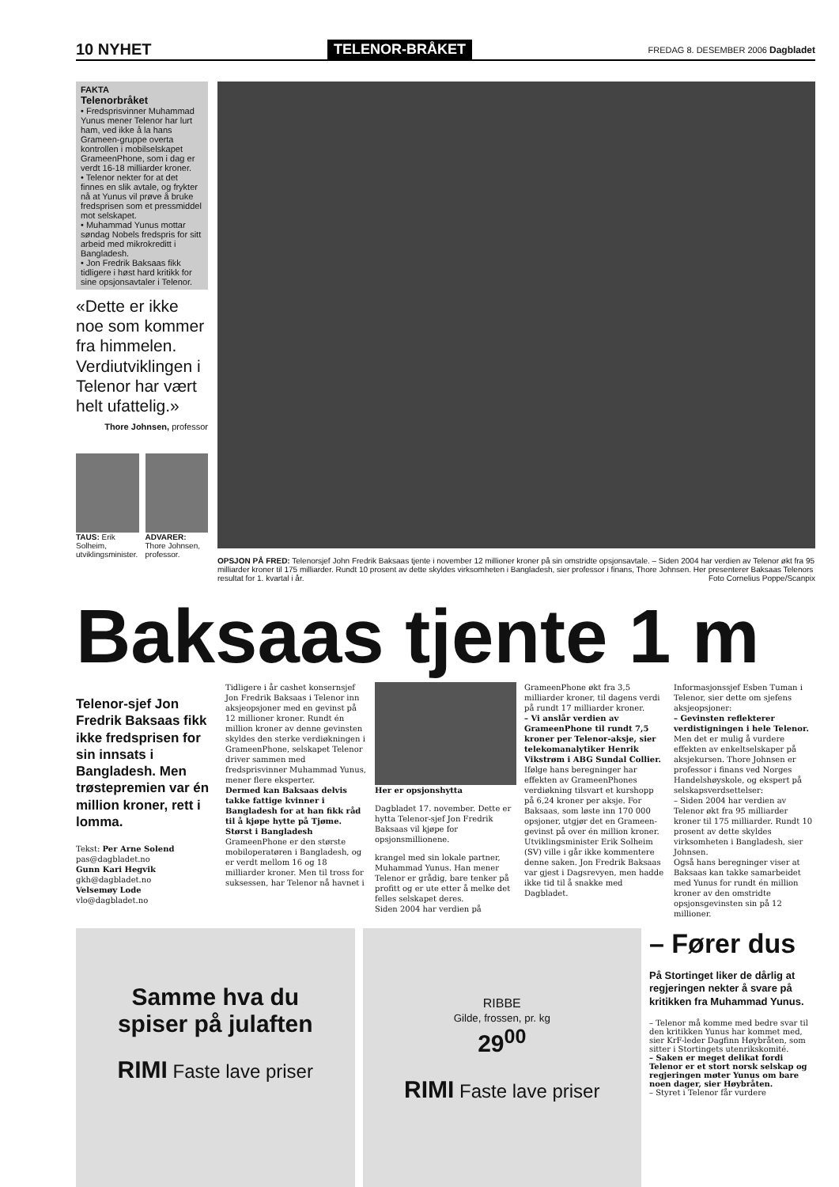10 NYHET TELENOR-BRÅKET FREDAG 8. DESEMBER 2006 Dagbladet
FAKTA
Telenorbråket
• Fredsprisvinner Muhammad Yunus mener Telenor har lurt ham, ved ikke å la hans Grameen-gruppe overta kontrollen i mobilselskapet GrameenPhone, som i dag er verdt 16-18 milliarder kroner.
• Telenor nekter for at det finnes en slik avtale, og frykter nå at Yunus vil prøve å bruke fredsprisen som et pressmiddel mot selskapet.
• Muhammad Yunus mottar søndag Nobels fredspris for sitt arbeid med mikrokreditt i Bangladesh.
• Jon Fredrik Baksaas fikk tidligere i høst hard kritikk for sine opsjonsavtaler i Telenor.
«Dette er ikke noe som kommer fra himmelen. Verdiutviklingen i Telenor har vært helt ufattelig.»
Thore Johnsen, professor
TAUS: Erik Solheim, utviklingsminister.
ADVARER: Thore Johnsen, professor.
OPSJON PÅ FRED: Telenorsjef John Fredrik Baksaas tjente i november 12 millioner kroner på sin omstridte opsjonsavtale. – Siden 2004 har verdien av Telenor økt fra 95 milliarder kroner til 175 milliarder. Rundt 10 prosent av dette skyldes virksomheten i Bangladesh, sier professor i finans, Thore Johnsen. Her presenterer Baksaas Telenors resultat for 1. kvartal i år. Foto Cornelius Poppe/Scanpix
Baksaas tjente 1 m
Telenor-sjef Jon Fredrik Baksaas fikk ikke fredsprisen for sin innsats i Bangladesh. Men trøstepremien var én million kroner, rett i lomma.
Tekst: Per Arne Solend
pas@dagbladet.no
Gunn Kari Hegvik
gkh@dagbladet.no
Velsemøy Lode
vlo@dagbladet.no
Tidligere i år cashet konsernsjef Jon Fredrik Baksaas i Telenor inn aksjeopsjoner med en gevinst på 12 millioner kroner. Rundt én million kroner av denne gevinsten skyldes den sterke verdiøkningen i GrameenPhone, selskapet Telenor driver sammen med fredsprisvinner Muhammad Yunus, mener flere eksperter.
Dermed kan Baksaas delvis takke fattige kvinner i Bangladesh for at han fikk råd til å kjøpe hytte på Tjøme.
Størst i Bangladesh
GrameenPhone er den største mobiloperatøren i Bangladesh, og er verdt mellom 16 og 18 milliarder kroner. Men til tross for suksessen, har Telenor nå havnet i
Her er opsjonshytta
Dagbladet 17. november. Dette er hytta Telenor-sjef Jon Fredrik Baksaas vil kjøpe for opsjonsmillionene.
krangel med sin lokale partner, Muhammad Yunus. Han mener Telenor er grådig, bare tenker på profitt og er ute etter å melke det felles selskapet deres.
Siden 2004 har verdien på
GrameenPhone økt fra 3,5 milliarder kroner, til dagens verdi på rundt 17 milliarder kroner.
– Vi anslår verdien av GrameenPhone til rundt 7,5 kroner per Telenor-aksje, sier telekomanalytiker Henrik Vikstrøm i ABG Sundal Collier.
Ifølge hans beregninger har effekten av GrameenPhones verdiøkning tilsvart et kurshopp på 6,24 kroner per aksje. For Baksaas, som løste inn 170 000 opsjoner, utgjør det en Grameen-gevinst på over én million kroner.
Utviklingsminister Erik Solheim (SV) ville i går ikke kommentere denne saken. Jon Fredrik Baksaas var gjest i Dagsrevyen, men hadde ikke tid til å snakke med Dagbladet.
Informasjonssjef Esben Tuman i Telenor, sier dette om sjefens aksjeopsjoner:
– Gevinsten reflekterer verdistigningen i hele Telenor.
Men det er mulig å vurdere effekten av enkeltselskaper på aksjekursen. Thore Johnsen er professor i finans ved Norges Handelshøyskole, og ekspert på selskapsverdsettelser:
– Siden 2004 har verdien av Telenor økt fra 95 milliarder kroner til 175 milliarder. Rundt 10 prosent av dette skyldes virksomheten i Bangladesh, sier Johnsen.
Også hans beregninger viser at Baksaas kan takke samarbeidet med Yunus for rundt én million kroner av den omstridte opsjonsgevinsten sin på 12 millioner.
Samme hva du
spiser på julaften
RIMI Faste lave priser
RIBBE
Gilde, frossen, pr. kg
29<sup>00</sup>
RIMI Faste lave priser
– Fører dus
På Stortinget liker de dårlig at regjeringen nekter å svare på kritikken fra Muhammad Yunus.
– Telenor må komme med bedre svar til den kritikken Yunus har kommet med, sier KrF-leder Dagfinn Høybråten, som sitter i Stortingets utenrikskomité.
– Saken er meget delikat fordi Telenor er et stort norsk selskap og regjeringen møter Yunus om bare noen dager, sier Høybråten.
– Styret i Telenor får vurdere